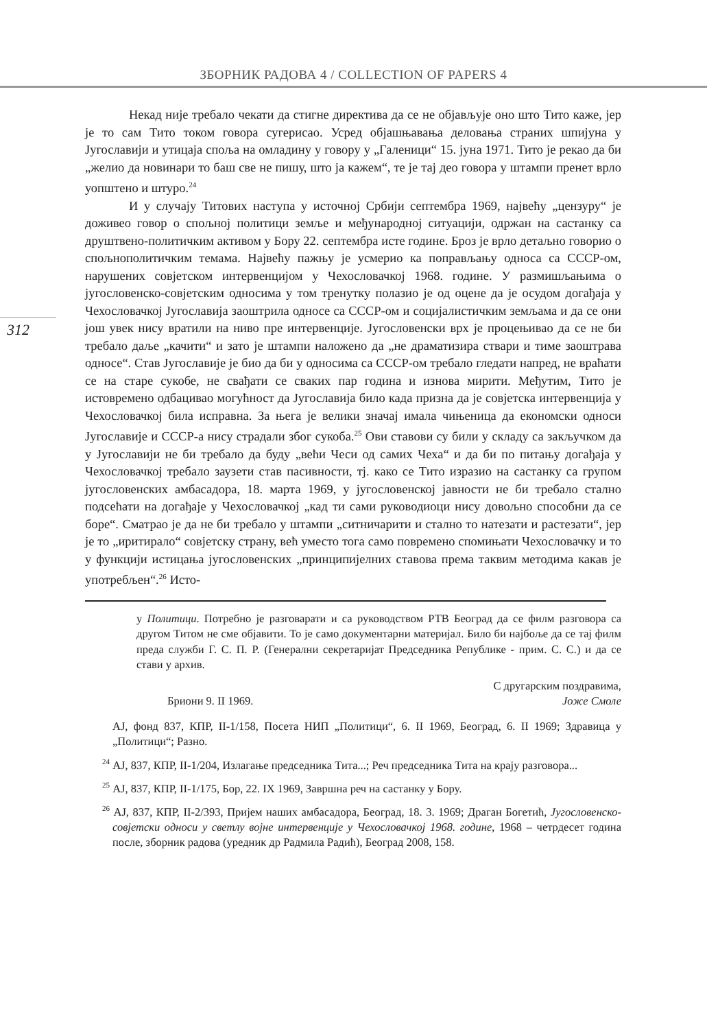ЗБОРНИК РАДОВА 4 / COLLECTION OF PAPERS 4
312
Некад није требало чекати да стигне директива да се не објављује оно што Тито каже, јер је то сам Тито током говора сугерисао. Усред објашњавања деловања страних шпијуна у Југославији и утицаја споља на омладину у говору у „Галеници“ 15. јуна 1971. Тито је рекао да би „желио да новинари то баш све не пишу, што ја кажем“, те је тај део говора у штампи пренет врло уопштено и штуро.<sup>24</sup>
И у случају Титових наступа у источној Србији септембра 1969, највећу „цензуру“ је доживео говор о спољној политици земље и међународној ситуацији, одржан на састанку са друштвено-политичким активом у Бору 22. септембра исте године. Броз је врло детаљно говорио о спољнополитичким темама. Највећу пажњу је усмерио ка поправљању односа са СССР-ом, нарушених совјетском интервенцијом у Чехословачкој 1968. године. У размишљањима о југословенско-совјетским односима у том тренутку полазио је од оцене да је осудом догађаја у Чехословачкој Југославија заоштрила односе са СССР-ом и социјалистичким земљама и да се они још увек нису вратили на ниво пре интервенције. Југословенски врх је процењивао да се не би требало даље „качити“ и зато је штампи наложено да „не драматизира ствари и тиме заоштрава односе“. Став Југославије је био да би у односима са СССР-ом требало гледати напред, не враћати се на старе сукобе, не свађати се сваких пар година и изнова мирити. Међутим, Тито је истовремено одбацивао могућност да Југославија било када призна да је совјетска интервенција у Чехословачкој била исправна. За њега је велики значај имала чињеница да економски односи Југославије и СССР-а нису страдали због сукоба.<sup>25</sup> Ови ставови су били у складу са закључком да у Југославији не би требало да буду „већи Чеси од самих Чеха“ и да би по питању догађаја у Чехословачкој требало заузети став пасивности, тј. како се Тито изразио на састанку са групом југословенских амбасадора, 18. марта 1969, у југословенској јавности не би требало стално подсећати на догађаје у Чехословачкој „кад ти сами руководиоци нису довољно способни да се боре“. Сматрао је да не би требало у штампи „ситничарити и стално то натезати и растезати“, јер је то „иритирало“ совјетску страну, већ уместо тога само повремено спомињати Чехословачку и то у функцији истицања југословенских „принципијелних ставова према таквим методима какав је употребљен“.<sup>26</sup> Исто-
у Политици. Потребно је разговарати и са руководством РТВ Београд да се филм разговора са другом Титом не сме објавити. То је само документарни материјал. Било би најбоље да се тај филм преда служби Г. С. П. Р. (Генерални секретаријат Председника Републике - прим. С. С.) и да се стави у архив.
С другарским поздравима,
Бриони 9. II 1969. Јоже Смоле
АЈ, фонд 837, КПР, II-1/158, Посета НИП „Политици“, 6. II 1969, Београд, 6. II 1969; Здравица у „Политици“; Разно.
<sup>24</sup> АЈ, 837, КПР, II-1/204, Излагање председника Тита...; Реч председника Тита на крају разговора...
<sup>25</sup> АЈ, 837, КПР, II-1/175, Бор, 22. IX 1969, Завршна реч на састанку у Бору.
<sup>26</sup> АЈ, 837, КПР, II-2/393, Пријем наших амбасадора, Београд, 18. 3. 1969; Драган Богетић, Југословенско-совјетски односи у светлу војне интервенције у Чехословачкој 1968. године, 1968 – четрдесет година после, зборник радова (уредник др Радмила Радић), Београд 2008, 158.